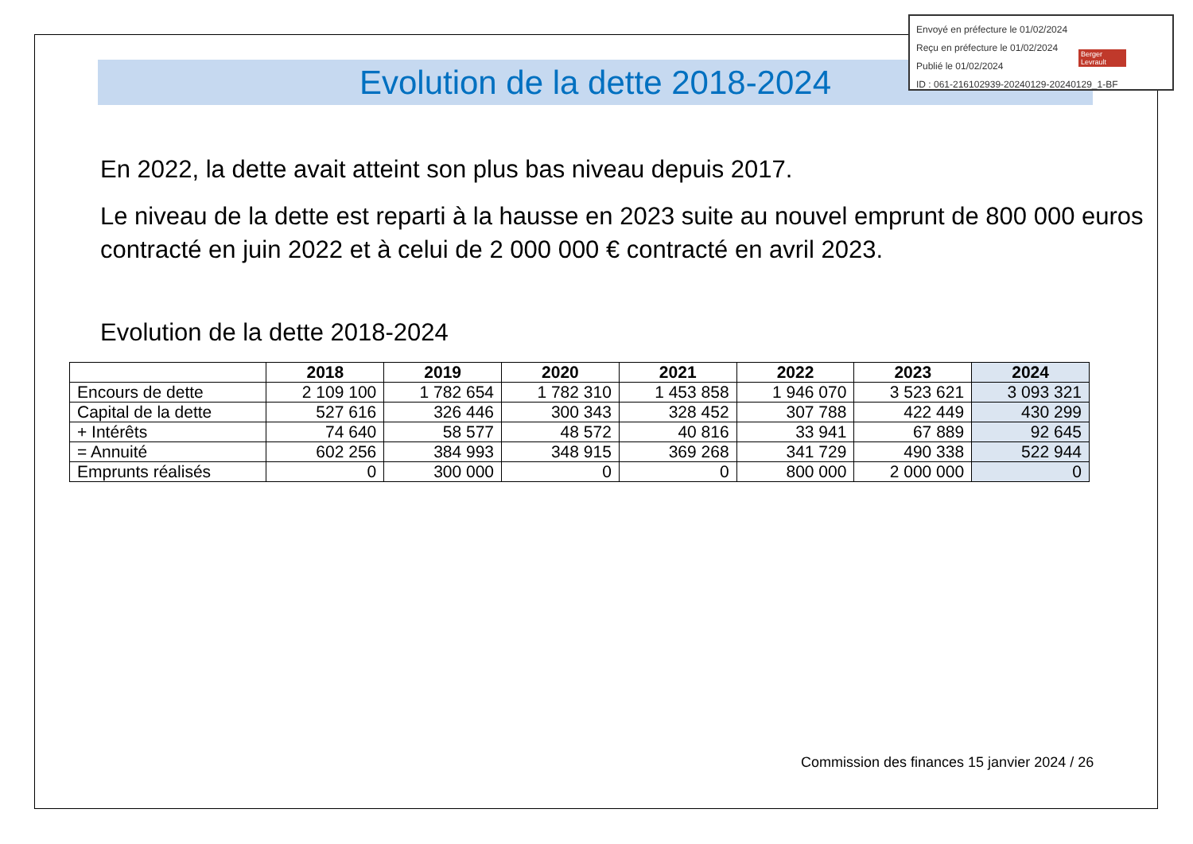Evolution de la dette 2018-2024
En 2022, la dette avait atteint son plus bas niveau depuis 2017.
Le niveau de la dette est reparti à la hausse en 2023 suite au nouvel emprunt de 800 000 euros contracté en juin 2022 et à celui de 2 000 000 € contracté en avril 2023.
Evolution de la dette 2018-2024
| | 2018 | 2019 | 2020 | 2021 | 2022 | 2023 | 2024 |
| --- | --- | --- | --- | --- | --- | --- | --- |
| Encours de dette | 2 109 100 | 1 782 654 | 1 782 310 | 1 453 858 | 1 946 070 | 3 523 621 | 3 093 321 |
| Capital de la dette | 527 616 | 326 446 | 300 343 | 328 452 | 307 788 | 422 449 | 430 299 |
| + Intérêts | 74 640 | 58 577 | 48 572 | 40 816 | 33 941 | 67 889 | 92 645 |
| = Annuité | 602 256 | 384 993 | 348 915 | 369 268 | 341 729 | 490 338 | 522 944 |
| Emprunts réalisés | 0 | 300 000 | 0 | 0 | 800 000 | 2 000 000 | 0 |
Envoyé en préfecture le 01/02/2024
Reçu en préfecture le 01/02/2024
Publié le 01/02/2024
ID : 061-216102939-20240129-20240129_1-BF
Berger Levrault
Commission des finances 15 janvier 2024 / 26